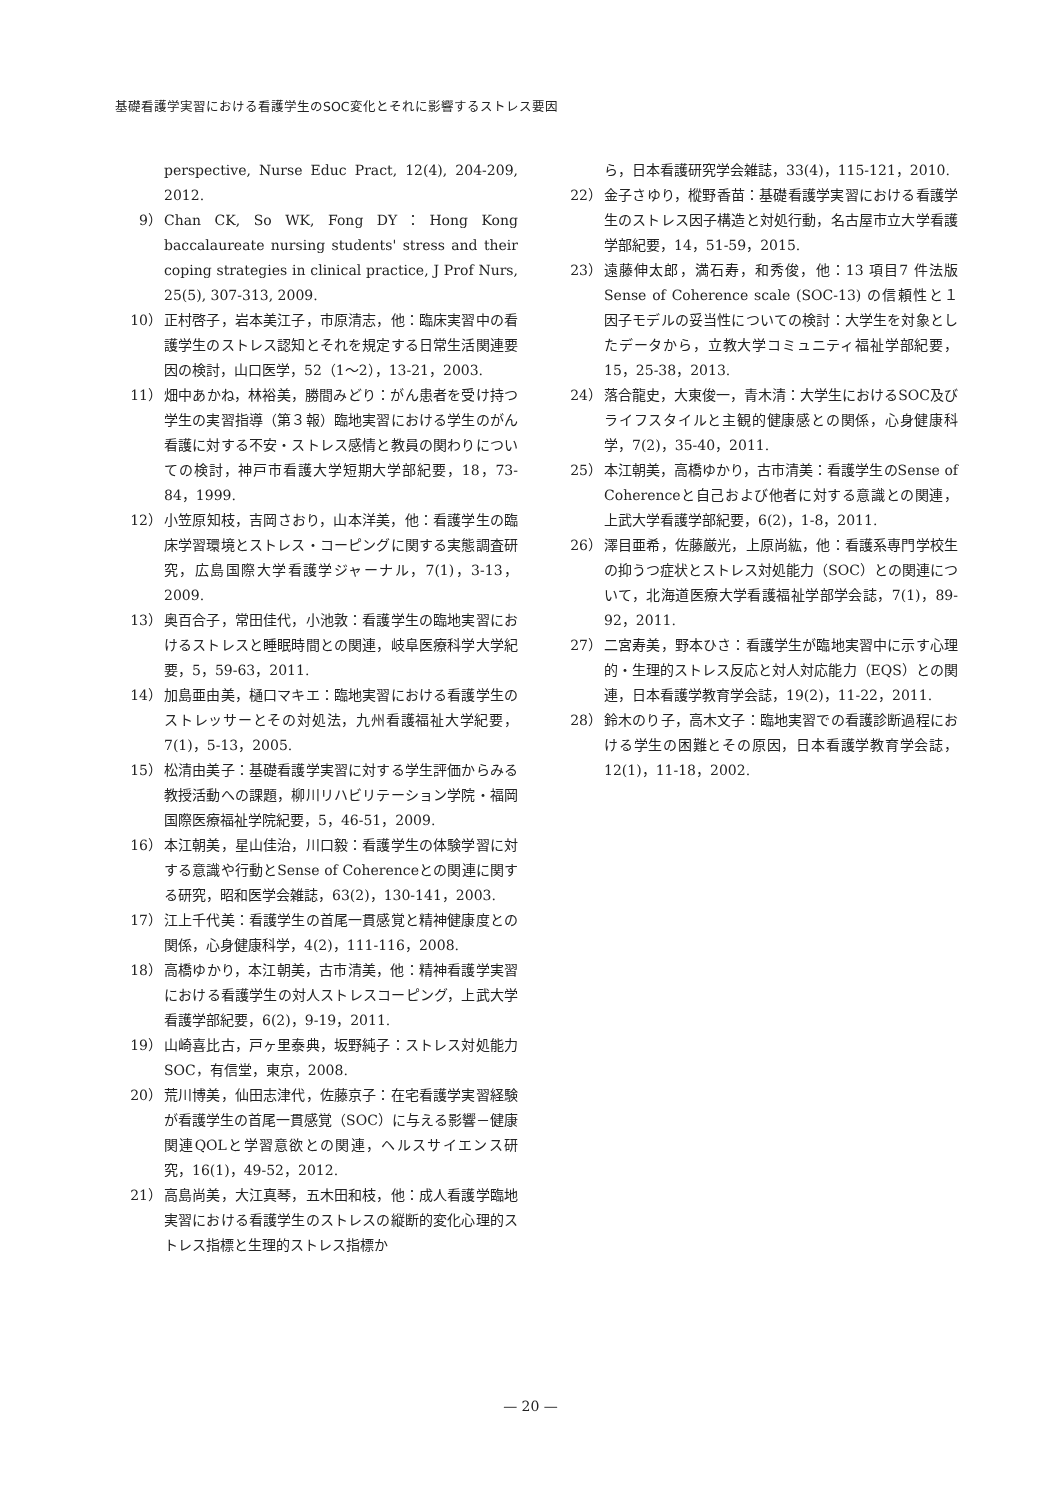基礎看護学実習における看護学生のSOC変化とそれに影響するストレス要因
perspective, Nurse Educ Pract, 12(4), 204-209, 2012.
9） Chan CK, So WK, Fong DY：Hong Kong baccalaureate nursing students' stress and their coping strategies in clinical practice, J Prof Nurs, 25(5), 307-313, 2009.
10） 正村啓子，岩本美江子，市原清志，他：臨床実習中の看護学生のストレス認知とそれを規定する日常生活関連要因の検討，山口医学，52（1〜2），13-21，2003.
11） 畑中あかね，林裕美，勝間みどり：がん患者を受け持つ学生の実習指導（第３報）臨地実習における学生のがん看護に対する不安・ストレス感情と教員の関わりについての検討，神戸市看護大学短期大学部紀要，18，73-84，1999.
12） 小笠原知枝，吉岡さおり，山本洋美，他：看護学生の臨床学習環境とストレス・コーピングに関する実態調査研究，広島国際大学看護学ジャーナル，7(1)，3-13，2009.
13） 奥百合子，常田佳代，小池敦：看護学生の臨地実習におけるストレスと睡眠時間との関連，岐阜医療科学大学紀要，5，59-63，2011.
14） 加島亜由美，樋口マキエ：臨地実習における看護学生のストレッサーとその対処法，九州看護福祉大学紀要，7(1)，5-13，2005.
15） 松清由美子：基礎看護学実習に対する学生評価からみる教授活動への課題，柳川リハビリテーション学院・福岡国際医療福祉学院紀要，5，46-51，2009.
16） 本江朝美，星山佳治，川口毅：看護学生の体験学習に対する意識や行動とSense of Coherenceとの関連に関する研究，昭和医学会雑誌，63(2)，130-141，2003.
17） 江上千代美：看護学生の首尾一貫感覚と精神健康度との関係，心身健康科学，4(2)，111-116，2008.
18） 高橋ゆかり，本江朝美，古市清美，他：精神看護学実習における看護学生の対人ストレスコーピング，上武大学看護学部紀要，6(2)，9-19，2011.
19） 山崎喜比古，戸ヶ里泰典，坂野純子：ストレス対処能力SOC，有信堂，東京，2008.
20） 荒川博美，仙田志津代，佐藤京子：在宅看護学実習経験が看護学生の首尾一貫感覚（SOC）に与える影響－健康関連QOLと学習意欲との関連，ヘルスサイエンス研究，16(1)，49-52，2012.
21） 高島尚美，大江真琴，五木田和枝，他：成人看護学臨地実習における看護学生のストレスの縦断的変化心理的ストレス指標と生理的ストレス指標か
ら，日本看護研究学会雑誌，33(4)，115-121，2010.
22） 金子さゆり，樅野香苗：基礎看護学実習における看護学生のストレス因子構造と対処行動，名古屋市立大学看護学部紀要，14，51-59，2015.
23） 遠藤伸太郎，満石寿，和秀俊，他：13 項目7 件法版Sense of Coherence scale (SOC-13) の信頼性と１因子モデルの妥当性についての検討：大学生を対象としたデータから，立教大学コミュニティ福祉学部紀要，15，25-38，2013.
24） 落合龍史，大東俊一，青木清：大学生におけるSOC及びライフスタイルと主観的健康感との関係，心身健康科学，7(2)，35-40，2011.
25） 本江朝美，高橋ゆかり，古市清美：看護学生のSense of Coherenceと自己および他者に対する意識との関連，上武大学看護学部紀要，6(2)，1-8，2011.
26） 澤目亜希，佐藤厳光，上原尚紘，他：看護系専門学校生の抑うつ症状とストレス対処能力（SOC）との関連について，北海道医療大学看護福祉学部学会誌，7(1)，89-92，2011.
27） 二宮寿美，野本ひさ：看護学生が臨地実習中に示す心理的・生理的ストレス反応と対人対応能力（EQS）との関連，日本看護学教育学会誌，19(2)，11-22，2011.
28） 鈴木のり子，高木文子：臨地実習での看護診断過程における学生の困難とその原因，日本看護学教育学会誌，12(1)，11-18，2002.
— 20 —